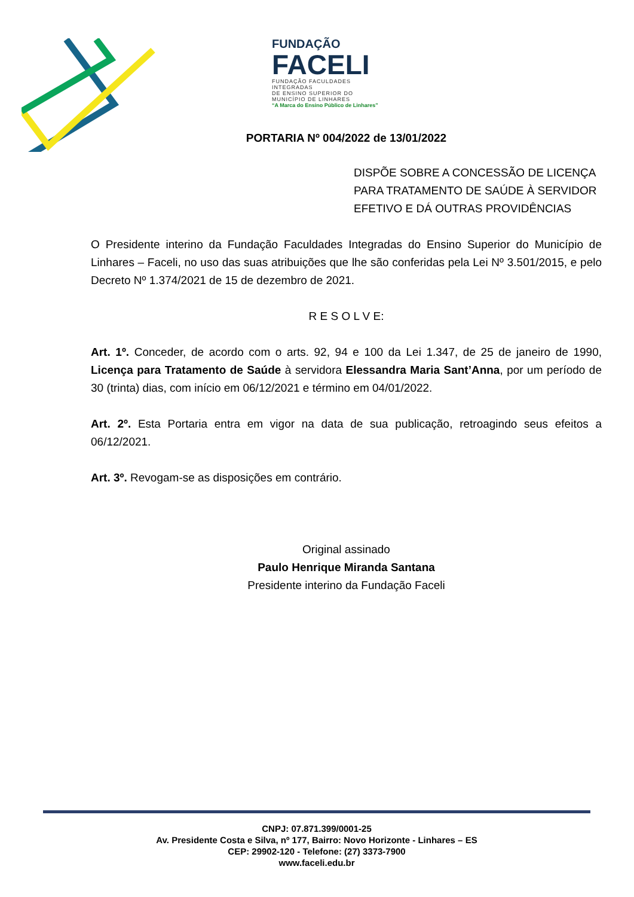FUNDAÇÃO
FACELI
FUNDAÇÃO FACULDADES INTEGRADAS
DE ENSINO SUPERIOR DO
MUNICÍPIO DE LINHARES
“A Marca do Ensino Público de Linhares”
PORTARIA Nº 004/2022 de 13/01/2022
DISPÕE SOBRE A CONCESSÃO DE LICENÇA PARA TRATAMENTO DE SAÚDE À SERVIDOR EFETIVO E DÁ OUTRAS PROVIDÊNCIAS
O Presidente interino da Fundação Faculdades Integradas do Ensino Superior do Município de Linhares – Faceli, no uso das suas atribuições que lhe são conferidas pela Lei Nº 3.501/2015, e pelo Decreto Nº 1.374/2021 de 15 de dezembro de 2021.
R E S O L V E:
Art. 1º. Conceder, de acordo com o arts. 92, 94 e 100 da Lei 1.347, de 25 de janeiro de 1990, Licença para Tratamento de Saúde à servidora Elessandra Maria Sant’Anna, por um período de 30 (trinta) dias, com início em 06/12/2021 e término em 04/01/2022.
Art. 2º. Esta Portaria entra em vigor na data de sua publicação, retroagindo seus efeitos a 06/12/2021.
Art. 3º. Revogam-se as disposições em contrário.
Original assinado
Paulo Henrique Miranda Santana
Presidente interino da Fundação Faceli
CNPJ: 07.871.399/0001-25
Av. Presidente Costa e Silva, nº 177, Bairro: Novo Horizonte - Linhares – ES
CEP: 29902-120 - Telefone: (27) 3373-7900
www.faceli.edu.br